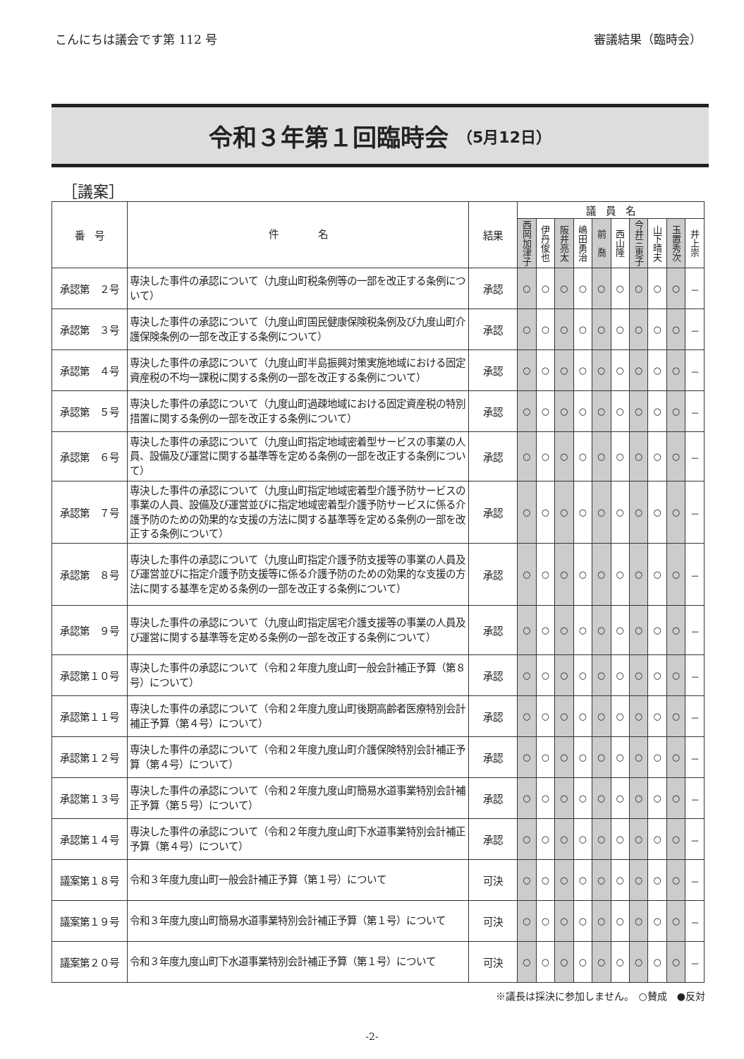こんにちは議会です第 112 号 審議結果（臨時会）
令和３年第１回臨時会 （5月12日）
［議案］
| 番 号 | 件 名 | 結果 | 議 員 名 | | | | | | | | | |
| --- | --- | --- | --- | --- | --- | --- | --- | --- | --- | --- | --- | --- |
| | | | 西岡加津子 | 伊丹俊也 | 阪井亮太 | 嶋田勇治 | 前 喬 | 西山隆 | 今井三恵子 | 山下晴夫 | 玉置秀次 | 井上崇 |
| 承認第 ２号 | 専決した事件の承認について（九度山町税条例等の一部を改正する条例について） | 承認 | ○ | ○ | ○ | ○ | ○ | ○ | ○ | ○ | ○ | － |
| 承認第 ３号 | 専決した事件の承認について（九度山町国民健康保険税条例及び九度山町介護保険条例の一部を改正する条例について） | 承認 | ○ | ○ | ○ | ○ | ○ | ○ | ○ | ○ | ○ | － |
| 承認第 ４号 | 専決した事件の承認について（九度山町半島振興対策実施地域における固定資産税の不均一課税に関する条例の一部を改正する条例について） | 承認 | ○ | ○ | ○ | ○ | ○ | ○ | ○ | ○ | ○ | － |
| 承認第 ５号 | 専決した事件の承認について（九度山町過疎地域における固定資産税の特別措置に関する条例の一部を改正する条例について） | 承認 | ○ | ○ | ○ | ○ | ○ | ○ | ○ | ○ | ○ | － |
| 承認第 ６号 | 専決した事件の承認について（九度山町指定地域密着型サービスの事業の人員、設備及び運営に関する基準等を定める条例の一部を改正する条例について） | 承認 | ○ | ○ | ○ | ○ | ○ | ○ | ○ | ○ | ○ | － |
| 承認第 ７号 | 専決した事件の承認について（九度山町指定地域密着型介護予防サービスの事業の人員、設備及び運営並びに指定地域密着型介護予防サービスに係る介護予防のための効果的な支援の方法に関する基準等を定める条例の一部を改正する条例について） | 承認 | ○ | ○ | ○ | ○ | ○ | ○ | ○ | ○ | ○ | － |
| 承認第 ８号 | 専決した事件の承認について（九度山町指定介護予防支援等の事業の人員及び運営並びに指定介護予防支援等に係る介護予防のための効果的な支援の方法に関する基準を定める条例の一部を改正する条例について） | 承認 | ○ | ○ | ○ | ○ | ○ | ○ | ○ | ○ | ○ | － |
| 承認第 ９号 | 専決した事件の承認について（九度山町指定居宅介護支援等の事業の人員及び運営に関する基準等を定める条例の一部を改正する条例について） | 承認 | ○ | ○ | ○ | ○ | ○ | ○ | ○ | ○ | ○ | － |
| 承認第１０号 | 専決した事件の承認について（令和２年度九度山町一般会計補正予算（第８号）について） | 承認 | ○ | ○ | ○ | ○ | ○ | ○ | ○ | ○ | ○ | － |
| 承認第１１号 | 専決した事件の承認について（令和２年度九度山町後期高齢者医療特別会計補正予算（第４号）について） | 承認 | ○ | ○ | ○ | ○ | ○ | ○ | ○ | ○ | ○ | － |
| 承認第１２号 | 専決した事件の承認について（令和２年度九度山町介護保険特別会計補正予算（第４号）について） | 承認 | ○ | ○ | ○ | ○ | ○ | ○ | ○ | ○ | ○ | － |
| 承認第１３号 | 専決した事件の承認について（令和２年度九度山町簡易水道事業特別会計補正予算（第５号）について） | 承認 | ○ | ○ | ○ | ○ | ○ | ○ | ○ | ○ | ○ | － |
| 承認第１４号 | 専決した事件の承認について（令和２年度九度山町下水道事業特別会計補正予算（第４号）について） | 承認 | ○ | ○ | ○ | ○ | ○ | ○ | ○ | ○ | ○ | － |
| 議案第１８号 | 令和３年度九度山町一般会計補正予算（第１号）について | 可決 | ○ | ○ | ○ | ○ | ○ | ○ | ○ | ○ | ○ | － |
| 議案第１９号 | 令和３年度九度山町簡易水道事業特別会計補正予算（第１号）について | 可決 | ○ | ○ | ○ | ○ | ○ | ○ | ○ | ○ | ○ | － |
| 議案第２０号 | 令和３年度九度山町下水道事業特別会計補正予算（第１号）について | 可決 | ○ | ○ | ○ | ○ | ○ | ○ | ○ | ○ | ○ | － |
※議長は採決に参加しません。　○賛成　●反対
-2-